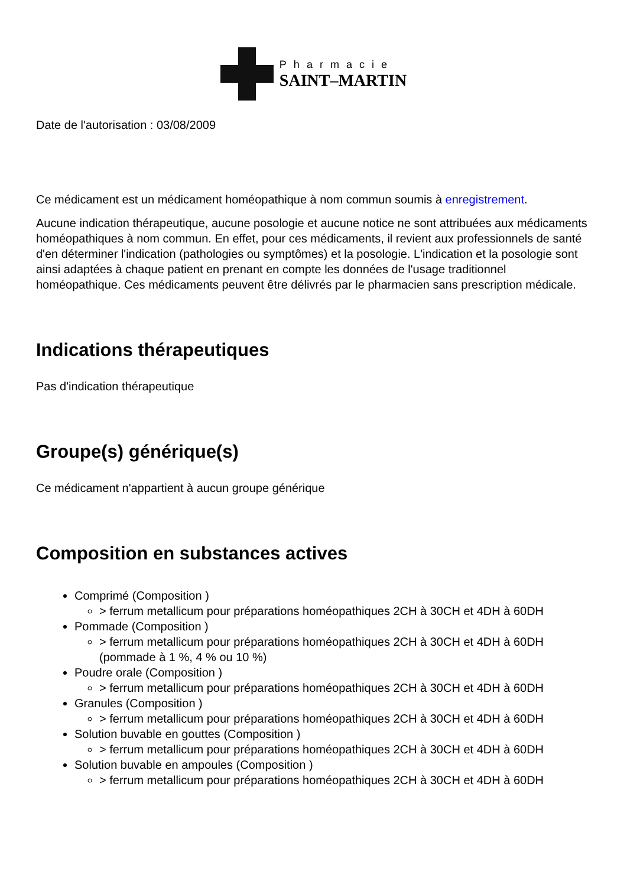Pharmacie
SAINT–MARTIN
Date de l'autorisation : 03/08/2009
Ce médicament est un médicament homéopathique à nom commun soumis à enregistrement.
Aucune indication thérapeutique, aucune posologie et aucune notice ne sont attribuées aux médicaments homéopathiques à nom commun. En effet, pour ces médicaments, il revient aux professionnels de santé d'en déterminer l'indication (pathologies ou symptômes) et la posologie. L'indication et la posologie sont ainsi adaptées à chaque patient en prenant en compte les données de l'usage traditionnel homéopathique. Ces médicaments peuvent être délivrés par le pharmacien sans prescription médicale.
Indications thérapeutiques
Pas d'indication thérapeutique
Groupe(s) générique(s)
Ce médicament n'appartient à aucun groupe générique
Composition en substances actives
Comprimé (Composition )
> ferrum metallicum pour préparations homéopathiques 2CH à 30CH et 4DH à 60DH
Pommade (Composition )
> ferrum metallicum pour préparations homéopathiques 2CH à 30CH et 4DH à 60DH (pommade à 1 %, 4 % ou 10 %)
Poudre orale (Composition )
> ferrum metallicum pour préparations homéopathiques 2CH à 30CH et 4DH à 60DH
Granules (Composition )
> ferrum metallicum pour préparations homéopathiques 2CH à 30CH et 4DH à 60DH
Solution buvable en gouttes (Composition )
> ferrum metallicum pour préparations homéopathiques 2CH à 30CH et 4DH à 60DH
Solution buvable en ampoules (Composition )
> ferrum metallicum pour préparations homéopathiques 2CH à 30CH et 4DH à 60DH